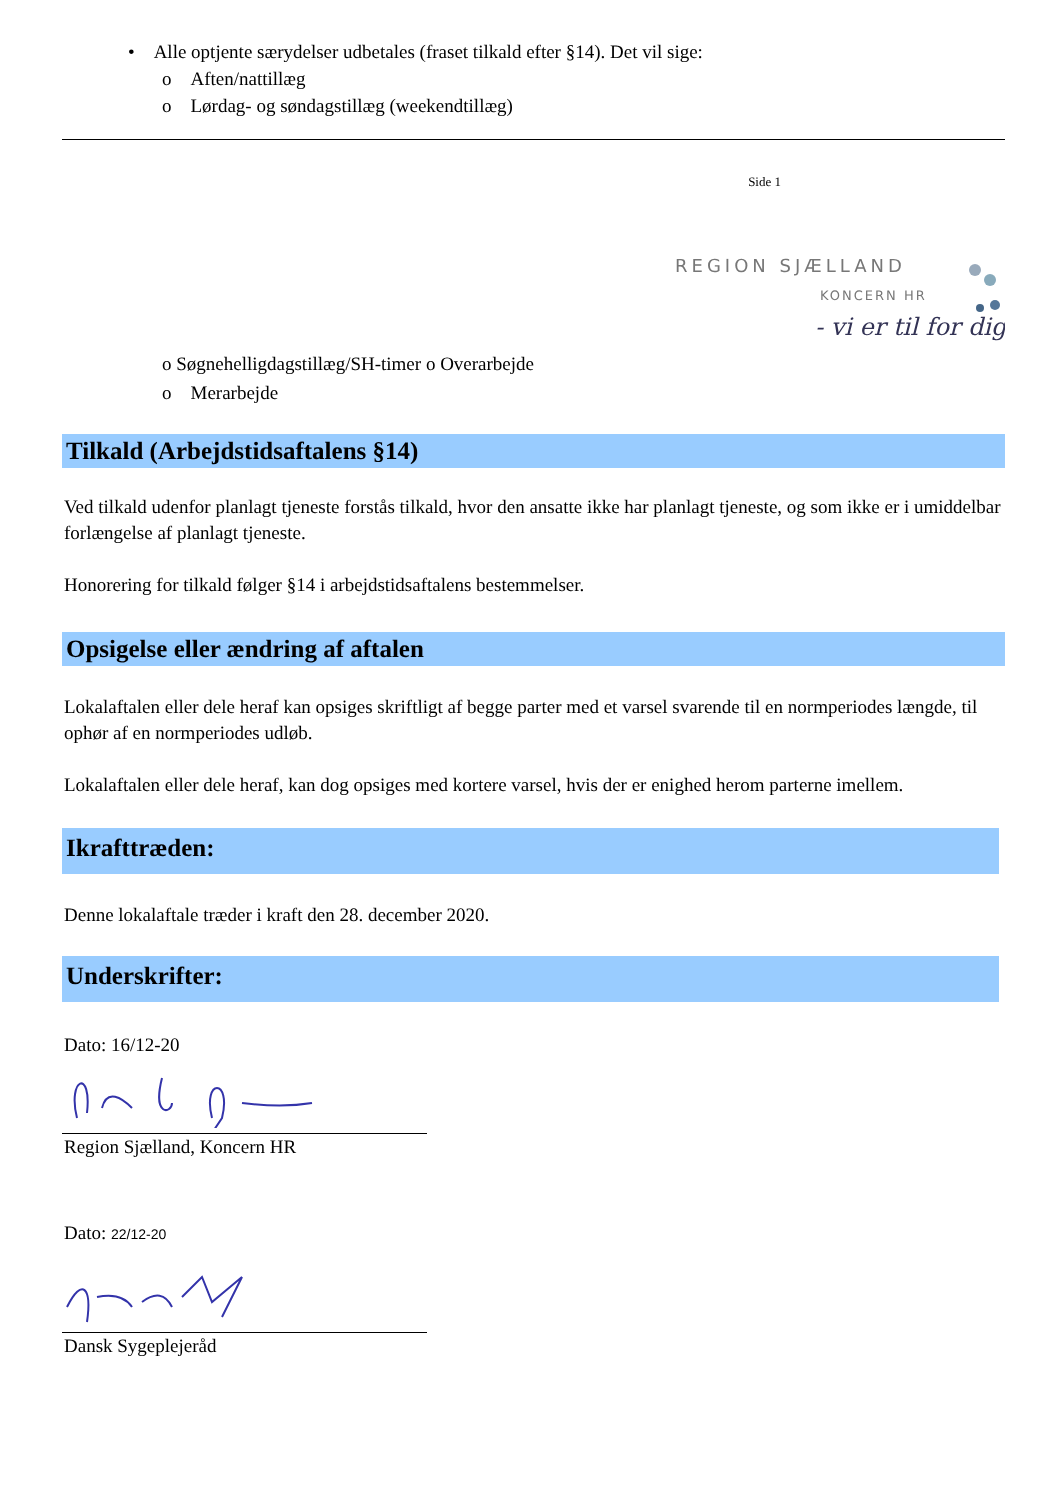• Alle optjente særydelser udbetales (fraset tilkald efter §14). Det vil sige:
o Aften/nattillæg
o Lørdag- og søndagstillæg (weekendtillæg)
Side 1
REGION SJÆLLAND
KONCERN HR
- vi er til for dig
o Søgnehelligdagstillæg/SH-timer o Overarbejde
o Merarbejde
Tilkald (Arbejdstidsaftalens §14)
Ved tilkald udenfor planlagt tjeneste forstås tilkald, hvor den ansatte ikke har planlagt tjeneste, og som ikke er i umiddelbar forlængelse af planlagt tjeneste.
Honorering for tilkald følger §14 i arbejdstidsaftalens bestemmelser.
Opsigelse eller ændring af aftalen
Lokalaftalen eller dele heraf kan opsiges skriftligt af begge parter med et varsel svarende til en normperiodes længde, til ophør af en normperiodes udløb.
Lokalaftalen eller dele heraf, kan dog opsiges med kortere varsel, hvis der er enighed herom parterne imellem.
Ikrafttræden:
Denne lokalaftale træder i kraft den 28. december 2020.
Underskrifter:
Dato: 16/12-20
Region Sjælland, Koncern HR
Dato: 22/12-20
Dansk Sygeplejeråd